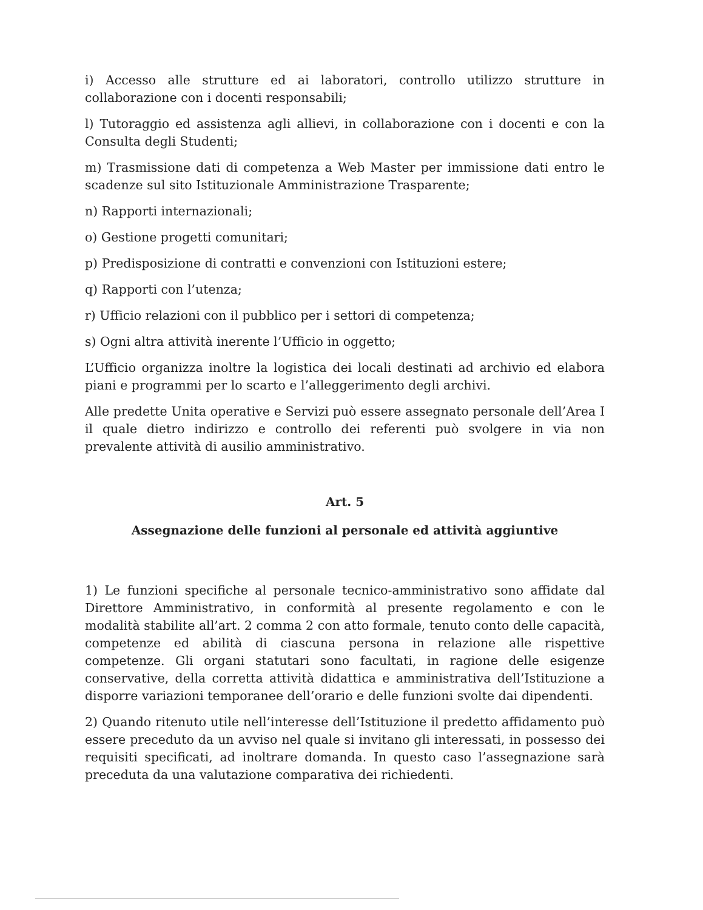i) Accesso alle strutture ed ai laboratori, controllo utilizzo strutture in collaborazione con i docenti responsabili;
l) Tutoraggio ed assistenza agli allievi, in collaborazione con i docenti e con la Consulta degli Studenti;
m) Trasmissione dati di competenza a Web Master per immissione dati entro le scadenze sul sito Istituzionale Amministrazione Trasparente;
n) Rapporti internazionali;
o) Gestione progetti comunitari;
p) Predisposizione di contratti e convenzioni con Istituzioni estere;
q) Rapporti con l’utenza;
r) Ufficio relazioni con il pubblico per i settori di competenza;
s) Ogni altra attività inerente l’Ufficio in oggetto;
L’Ufficio organizza inoltre la logistica dei locali destinati ad archivio ed elabora piani e programmi per lo scarto e l’alleggerimento degli archivi.
Alle predette Unita operative e Servizi può essere assegnato personale dell’Area I il quale dietro indirizzo e controllo dei referenti può svolgere in via non prevalente attività di ausilio amministrativo.
Art. 5
Assegnazione delle funzioni al personale ed attività aggiuntive
1) Le funzioni specifiche al personale tecnico-amministrativo sono affidate dal Direttore Amministrativo, in conformità al presente regolamento e con le modalità stabilite all’art. 2 comma 2 con atto formale, tenuto conto delle capacità, competenze ed abilità di ciascuna persona in relazione alle rispettive competenze. Gli organi statutari sono facultati, in ragione delle esigenze conservative, della corretta attività didattica e amministrativa dell’Istituzione a disporre variazioni temporanee dell’orario e delle funzioni svolte dai dipendenti.
2) Quando ritenuto utile nell’interesse dell’Istituzione il predetto affidamento può essere preceduto da un avviso nel quale si invitano gli interessati, in possesso dei requisiti specificati, ad inoltrare domanda. In questo caso l’assegnazione sarà preceduta da una valutazione comparativa dei richiedenti.